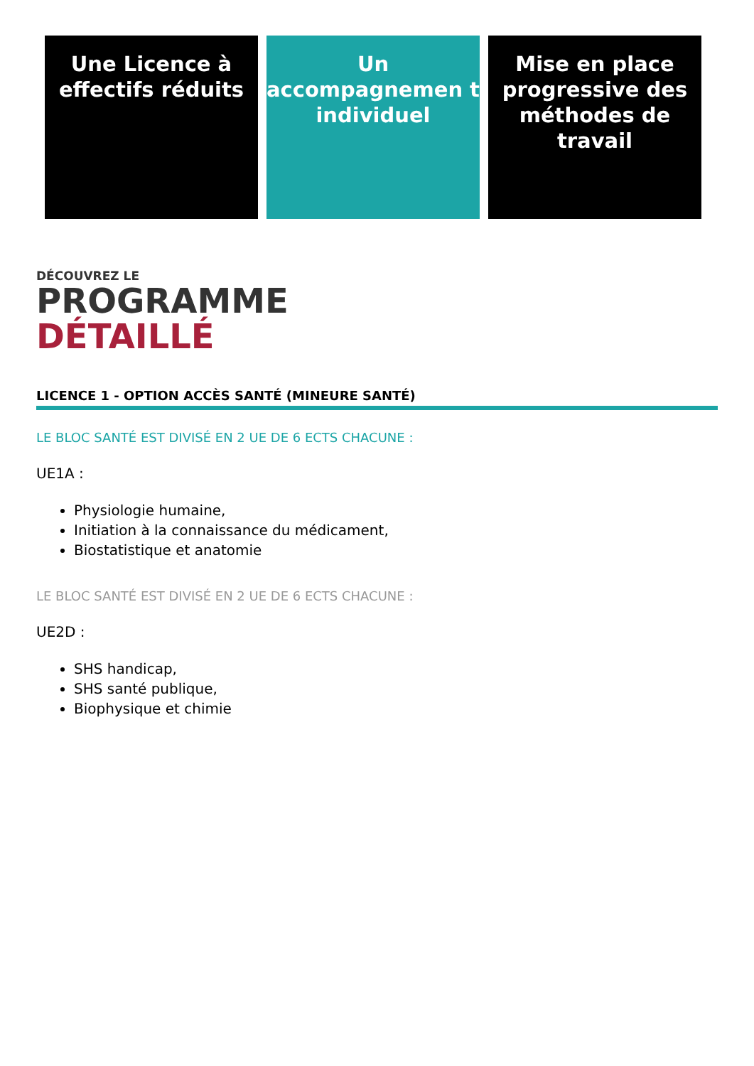Une Licence à effectifs réduits
Un accompagnemen t individuel
Mise en place progressive des méthodes de travail
DÉCOUVREZ LE
PROGRAMME
DÉTAILLÉ
LICENCE 1 - OPTION ACCÈS SANTÉ (MINEURE SANTÉ)
LE BLOC SANTÉ EST DIVISÉ EN 2 UE DE 6 ECTS CHACUNE :
UE1A :
Physiologie humaine,
Initiation à la connaissance du médicament,
Biostatistique et anatomie
LE BLOC SANTÉ EST DIVISÉ EN 2 UE DE 6 ECTS CHACUNE :
UE2D :
SHS handicap,
SHS santé publique,
Biophysique et chimie